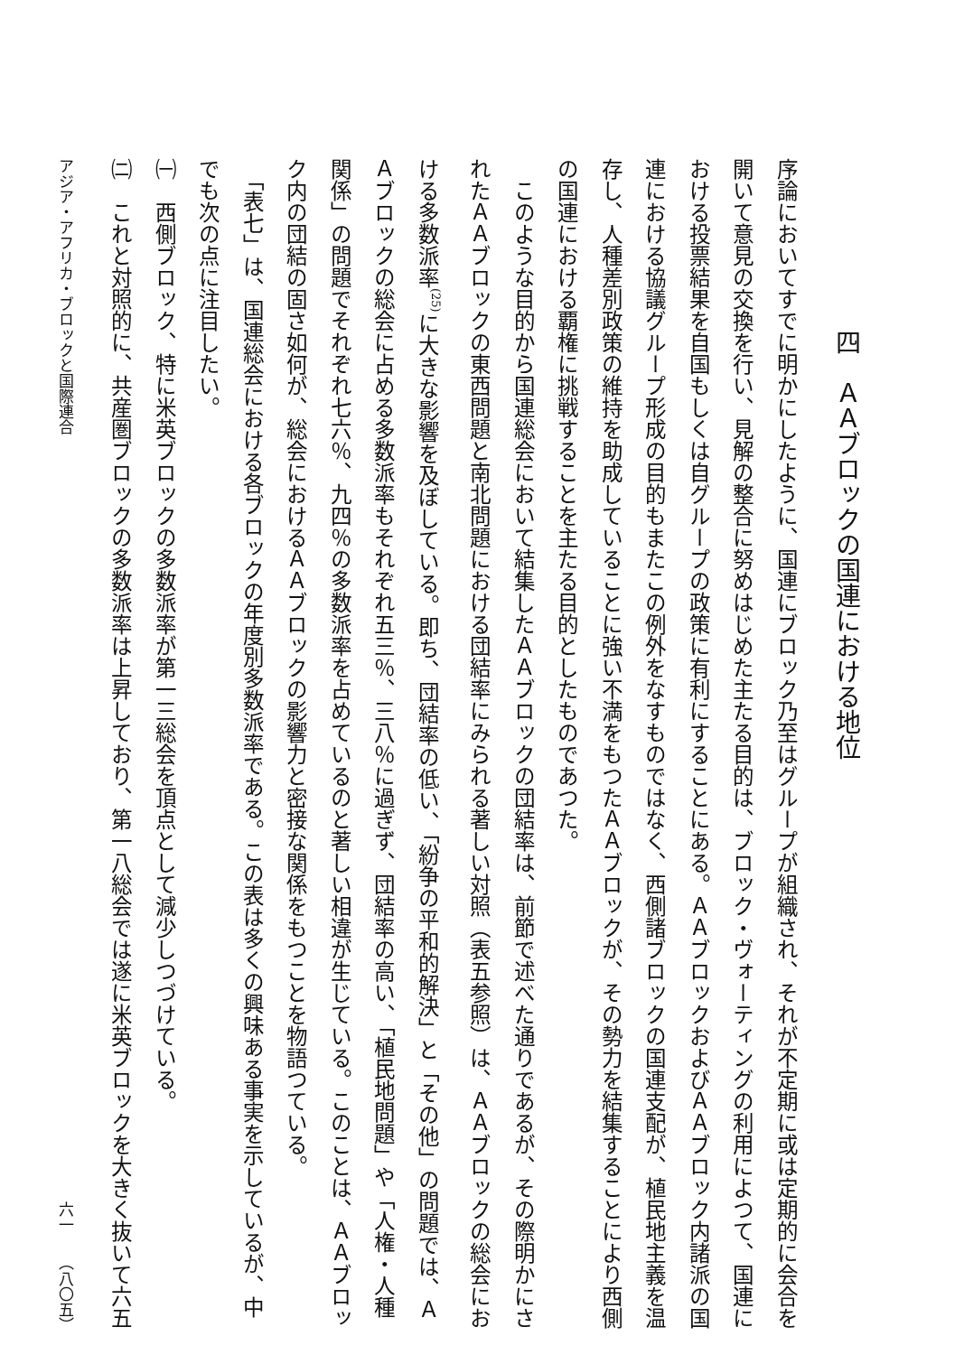四　ＡＡブロックの国連における地位
序論においてすでに明かにしたように、国連にブロック乃至はグループが組織され、それが不定期に或は定期的に会合を開いて意見の交換を行い、見解の整合に努めはじめた主たる目的は、ブロック・ヴォーティングの利用によつて、国連における投票結果を自国もしくは自グループの政策に有利にすることにある。ＡＡブロックおよびＡＡブロック内諸派の国連における協議グループ形成の目的もまたこの例外をなすものではなく、西側諸ブロックの国連支配が、植民地主義を温存し、人種差別政策の維持を助成していることに強い不満をもつたＡＡブロックが、その勢力を結集することにより西側の国連における覇権に挑戦することを主たる目的としたものであつた。
　このような目的から国連総会において結集したＡＡブロックの団結率は、前節で述べた通りであるが、その際明かにされたＡＡブロックの東西問題と南北問題における団結率にみられる著しい対照（表五参照）は、ＡＡブロックの総会における多数派率<sup>(25)</sup>に大きな影響を及ぼしている。即ち、団結率の低い、「紛争の平和的解決」と「その他」の問題では、ＡＡブロックの総会に占める多数派率もそれぞれ五三％、三八％に過ぎず、団結率の高い、「植民地問題」や「人権・人種関係」の問題でそれぞれ七六％、九四％の多数派率を占めているのと著しい相違が生じている。このことは、ＡＡブロック内の団結の固さ如何が、総会におけるＡＡブロックの影響力と密接な関係をもつことを物語つている。
　「表七」は、国連総会における各ブロックの年度別多数派率である。この表は多くの興味ある事実を示しているが、中でも次の点に注目したい。
㈠　西側ブロック、特に米英ブロックの多数派率が第一三総会を頂点として減少しつづけている。
㈡　これと対照的に、共産圏ブロックの多数派率は上昇しており、第一八総会では遂に米英ブロックを大きく抜いて六五
アジア・アフリカ・ブロックと国際連合 六一　　（八〇五）